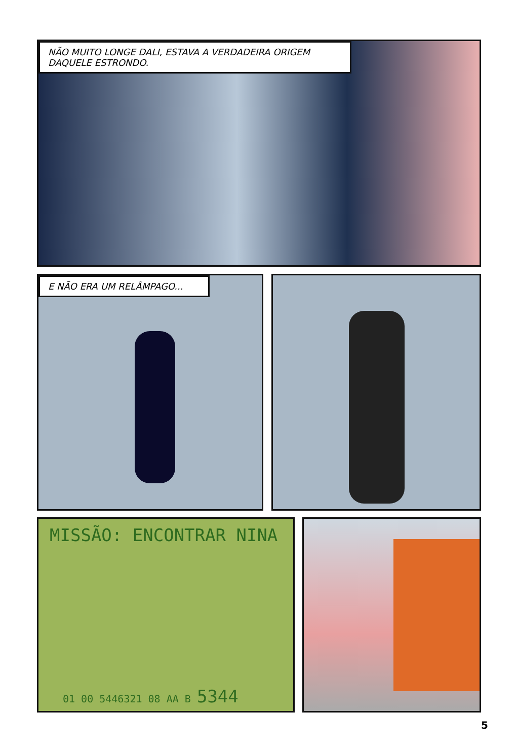NÃO MUITO LONGE DALI, ESTAVA A VERDADEIRA ORIGEM DAQUELE ESTRONDO.
E NÃO ERA UM RELÂMPAGO...
MISSÃO: ENCONTRAR NINA
01 00 5446321 08 AA B 5344
5